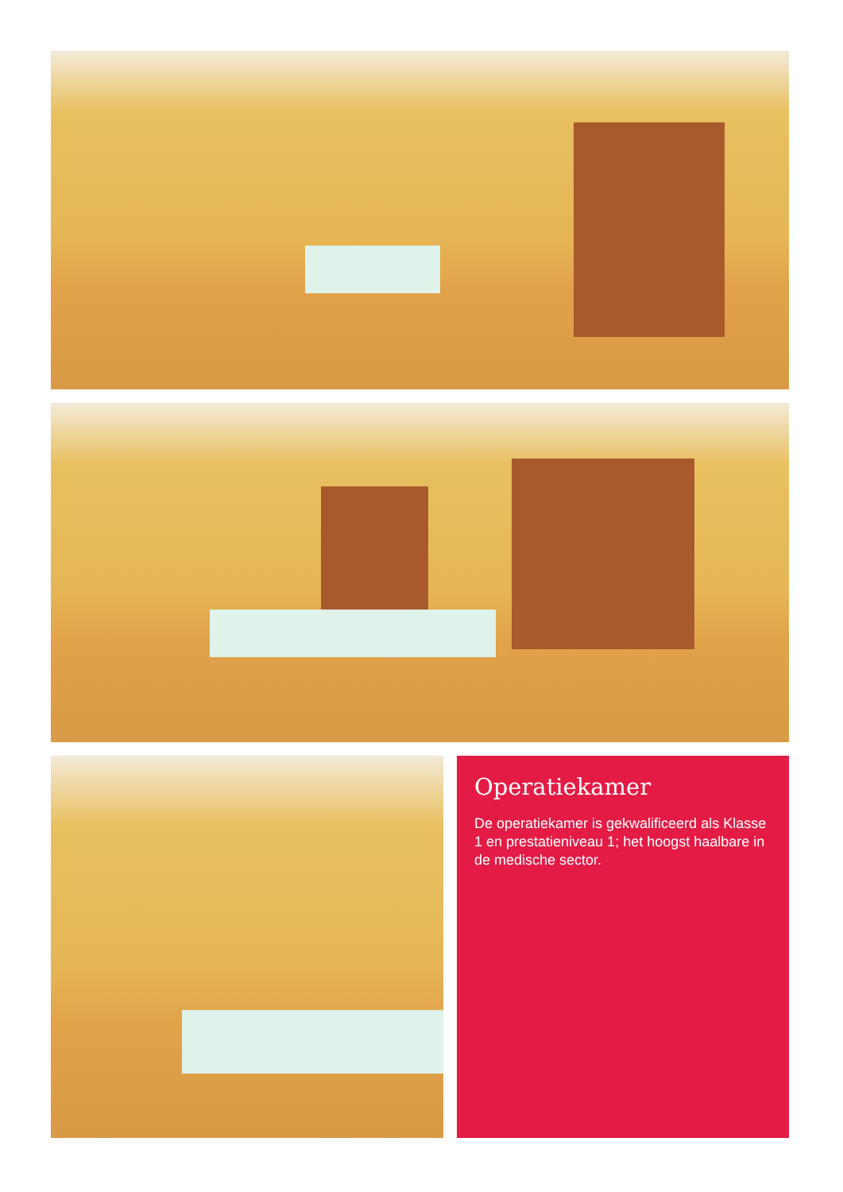Operatiekamer
De operatiekamer is gekwalificeerd als Klasse 1 en prestatieniveau 1; het hoogst haalbare in de medische sector.